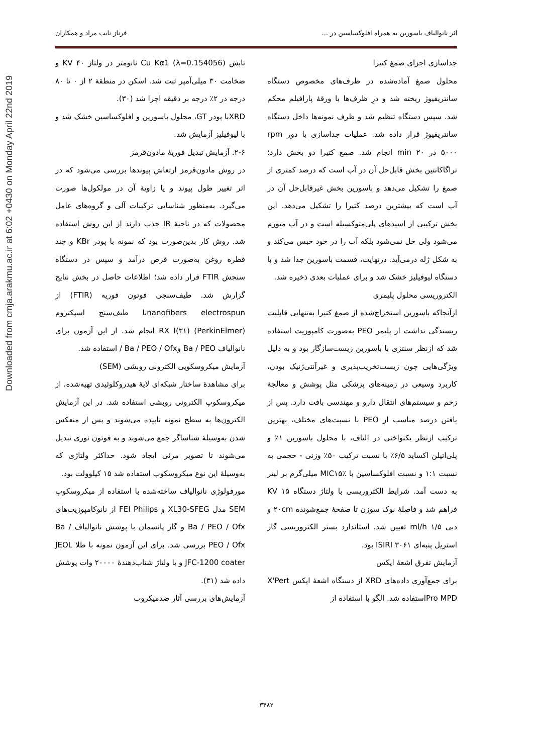Downloaded from cmja.arakmu.ac.ir at 6:02 +0430 on Monday April 22nd 2019
اثر نانوالیاف باسورین به همراه افلوکساسین در ... فرناز نایب مراد و همکاران
جداسازی اجزای صمغ کتیرا
محلول صمغ آماده‌شده در ظرف‌های مخصوص دستگاه سانتریفیوژ ریخته شد و درِ ظرف‌ها با ورقهٔ پارافیلم محکم شد. سپس دستگاه تنظیم شد و ظرف نمونه‌ها داخل دستگاه سانتریفیوژ قرار داده شد. عملیات جداسازی با دور rpm ۵۰۰۰ در min ۲۰ انجام شد. صمغ کتیرا دو بخش دارد؛ تراگاکانتین بخش قابل‌حل آن در آب است که درصد کمتری از صمغ را تشکیل می‌دهد و باسورین بخش غیرقابل‌حل آن در آب است که بیشترین درصد کتیرا را تشکیل می‌دهد. این بخش ترکیبی از اسیدهای پلی‌متوکسیله است و در آب متورم می‌شود ولی حل نمی‌شود بلکه آب را در خود حبس می‌کند و به شکل ژله درمی‌آید. درنهایت، قسمت باسورین جدا شد و با دستگاه لیوفیلیز خشک شد و برای عملیات بعدی ذخیره شد.
الکتروریسی محلول پلیمری
ازآنجاکه باسورین استخراج‌شده از صمغ کتیرا به‌تنهایی قابلیت ریسندگی نداشت از پلیمر PEO به‌صورت کامپوزیت استفاده شد که ازنظر سنتزی با باسورین زیست‌سازگار بود و به دلیل ویژگی‌هایی چون زیست‌تخریب‌پذیری و غیرآنتی‌ژنیک بودن، کاربرد وسیعی در زمینه‌های پزشکی مثل پوشش و معالجهٔ زخم و سیستم‌های انتقال دارو و مهندسی بافت دارد. پس از یافتن درصد مناسب از PEO با نسبت‌های مختلف، بهترین ترکیب ازنظر یکنواختی در الیاف، با محلول باسورین ۱٪ و پلی‌اتیلن اکساید ۶/۵٪ با نسبت ترکیب ۵۰٪ وزنی - حجمی به نسبت ۱:۱ و نسبت افلوکساسین با MIC۱۵٪ میلی‌گرم بر لیتر به دست آمد. شرایط الکتروریسی با ولتاژ دستگاه KV ۱۵ فراهم شد و فاصلهٔ نوک سوزن تا صفحهٔ جمع‌شونده ۲۰cm و دبی ml/h ۱/۵ تعیین شد. استاندارد بستر الکتروریسی گاز استریل پنبه‌ای ISIRI ۳۰۶۱ بود.
آزمایش تفرق اشعهٔ ایکس
برای جمع‌آوری داده‌های XRD از دستگاه اشعهٔ ایکس X'Pert Pro MPDاستفاده شد. الگو با استفاده از
تابش Cu Kα1 (λ=0.154056) نانومتر در ولتاژ ۴۰ KV و ضخامت ۳۰ میلی‌آمپر ثبت شد. اسکن در منطقهٔ ۲ از ۰ تا ۸۰ درجه در ۲٪ درجه بر دقیقه اجرا شد (۳۰).
XRDبا پودر GT، محلول باسورین و افلوکساسین خشک شد و با لیوفیلیز آزمایش شد.
۲-۶. آزمایش تبدیل فوریهٔ مادون‌قرمز
در روش مادون‌قرمز ارتعاش پیوندها بررسی می‌شود که در اثر تغییر طول پیوند و یا زاویهٔ آن در مولکول‌ها صورت می‌گیرد. به‌منظور شناسایی ترکیبات آلی و گروه‌های عامل محصولات که در ناحیهٔ IR جذب دارند از این روش استفاده شد. روش کار بدین‌صورت بود که نمونه با پودر KBr و چند قطره روغن به‌صورت قرص درآمد و سپس در دستگاه سنجش FTIR قرار داده شد؛ اطلاعات حاصل در بخش نتایج گزارش شد. طیف‌سنجی فوتون فوریه (FTIR) از nanofibers electrospunبا طیف‌سنج اسپکتروم (PerkinElmer) RX I(۳۱) انجام شد. از این آزمون برای نانوالیاف Ba / PEO وBa / PEO / Ofx / استفاده شد.
آزمایش میکروسکوپی الکترونی روبشی (SEM)
برای مشاهدهٔ ساختار شبکه‌ای لایهٔ هیدروکلوئیدی تهیه‌شده، از میکروسکوپ الکترونی روبشی استفاده شد. در این آزمایش الکترون‌ها به سطح نمونه تابیده می‌شوند و پس از منعکس شدن به‌وسیلهٔ شناساگر جمع می‌شوند و به فوتون نوری تبدیل می‌شوند تا تصویر مرئی ایجاد شود. حداکثر ولتاژی که به‌وسیلهٔ این نوع میکروسکوپ استفاده شد ۱۵ کیلوولت بود.
مورفولوژی نانوالیاف ساخته‌شده با استفاده از میکروسکوپ SEM مدل XL30-SFEG و FEI Philips از نانوکامپوزیت‌های Ba / PEO / Ofx و گاز پانسمان با پوشش نانوالیاف Ba / PEO / Ofx بررسی شد. برای این آزمون نمونه با طلا JEOL JFC-1200 coater و با ولتاژ شتاب‌دهندهٔ ۲۰۰۰۰ وات پوشش داده شد (۳۱).
آزمایش‌های بررسی آثار ضدمیکروب
۳۴۸۲